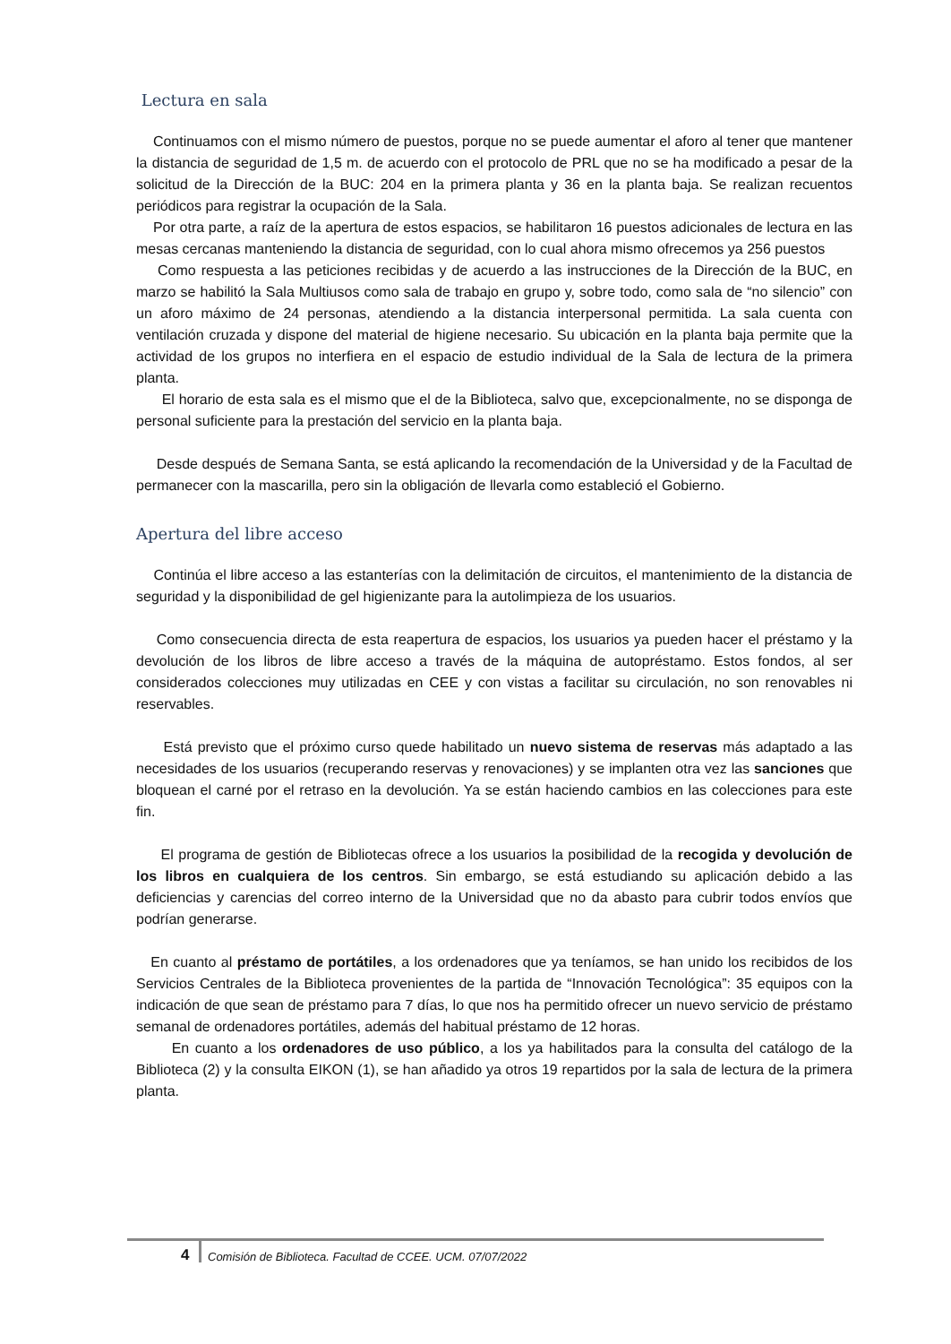Lectura en sala
Continuamos con el mismo número de puestos, porque no se puede aumentar el aforo al tener que mantener la distancia de seguridad de 1,5 m. de acuerdo con el protocolo de PRL que no se ha modificado a pesar de la solicitud de la Dirección de la BUC: 204 en la primera planta y 36 en la planta baja. Se realizan recuentos periódicos para registrar la ocupación de la Sala.
Por otra parte, a raíz de la apertura de estos espacios, se habilitaron 16 puestos adicionales de lectura en las mesas cercanas manteniendo la distancia de seguridad, con lo cual ahora mismo ofrecemos ya 256 puestos
Como respuesta a las peticiones recibidas y de acuerdo a las instrucciones de la Dirección de la BUC, en marzo se habilitó la Sala Multiusos como sala de trabajo en grupo y, sobre todo, como sala de “no silencio” con un aforo máximo de 24 personas, atendiendo a la distancia interpersonal permitida. La sala cuenta con ventilación cruzada y dispone del material de higiene necesario. Su ubicación en la planta baja permite que la actividad de los grupos no interfiera en el espacio de estudio individual de la Sala de lectura de la primera planta.
El horario de esta sala es el mismo que el de la Biblioteca, salvo que, excepcionalmente, no se disponga de personal suficiente para la prestación del servicio en la planta baja.
Desde después de Semana Santa, se está aplicando la recomendación de la Universidad y de la Facultad de permanecer con la mascarilla, pero sin la obligación de llevarla como estableció el Gobierno.
Apertura del libre acceso
Continúa el libre acceso a las estanterías con la delimitación de circuitos, el mantenimiento de la distancia de seguridad y la disponibilidad de gel higienizante para la autolimpieza de los usuarios.
Como consecuencia directa de esta reapertura de espacios, los usuarios ya pueden hacer el préstamo y la devolución de los libros de libre acceso a través de la máquina de autopréstamo. Estos fondos, al ser considerados colecciones muy utilizadas en CEE y con vistas a facilitar su circulación, no son renovables ni reservables.
Está previsto que el próximo curso quede habilitado un nuevo sistema de reservas más adaptado a las necesidades de los usuarios (recuperando reservas y renovaciones) y se implanten otra vez las sanciones que bloquean el carné por el retraso en la devolución. Ya se están haciendo cambios en las colecciones para este fin.
El programa de gestión de Bibliotecas ofrece a los usuarios la posibilidad de la recogida y devolución de los libros en cualquiera de los centros. Sin embargo, se está estudiando su aplicación debido a las deficiencias y carencias del correo interno de la Universidad que no da abasto para cubrir todos envíos que podrían generarse.
En cuanto al préstamo de portátiles, a los ordenadores que ya teníamos, se han unido los recibidos de los Servicios Centrales de la Biblioteca provenientes de la partida de “Innovación Tecnológica”: 35 equipos con la indicación de que sean de préstamo para 7 días, lo que nos ha permitido ofrecer un nuevo servicio de préstamo semanal de ordenadores portátiles, además del habitual préstamo de 12 horas.
En cuanto a los ordenadores de uso público, a los ya habilitados para la consulta del catálogo de la Biblioteca (2) y la consulta EIKON (1), se han añadido ya otros 19 repartidos por la sala de lectura de la primera planta.
4 Comisión de Biblioteca. Facultad de CCEE. UCM. 07/07/2022